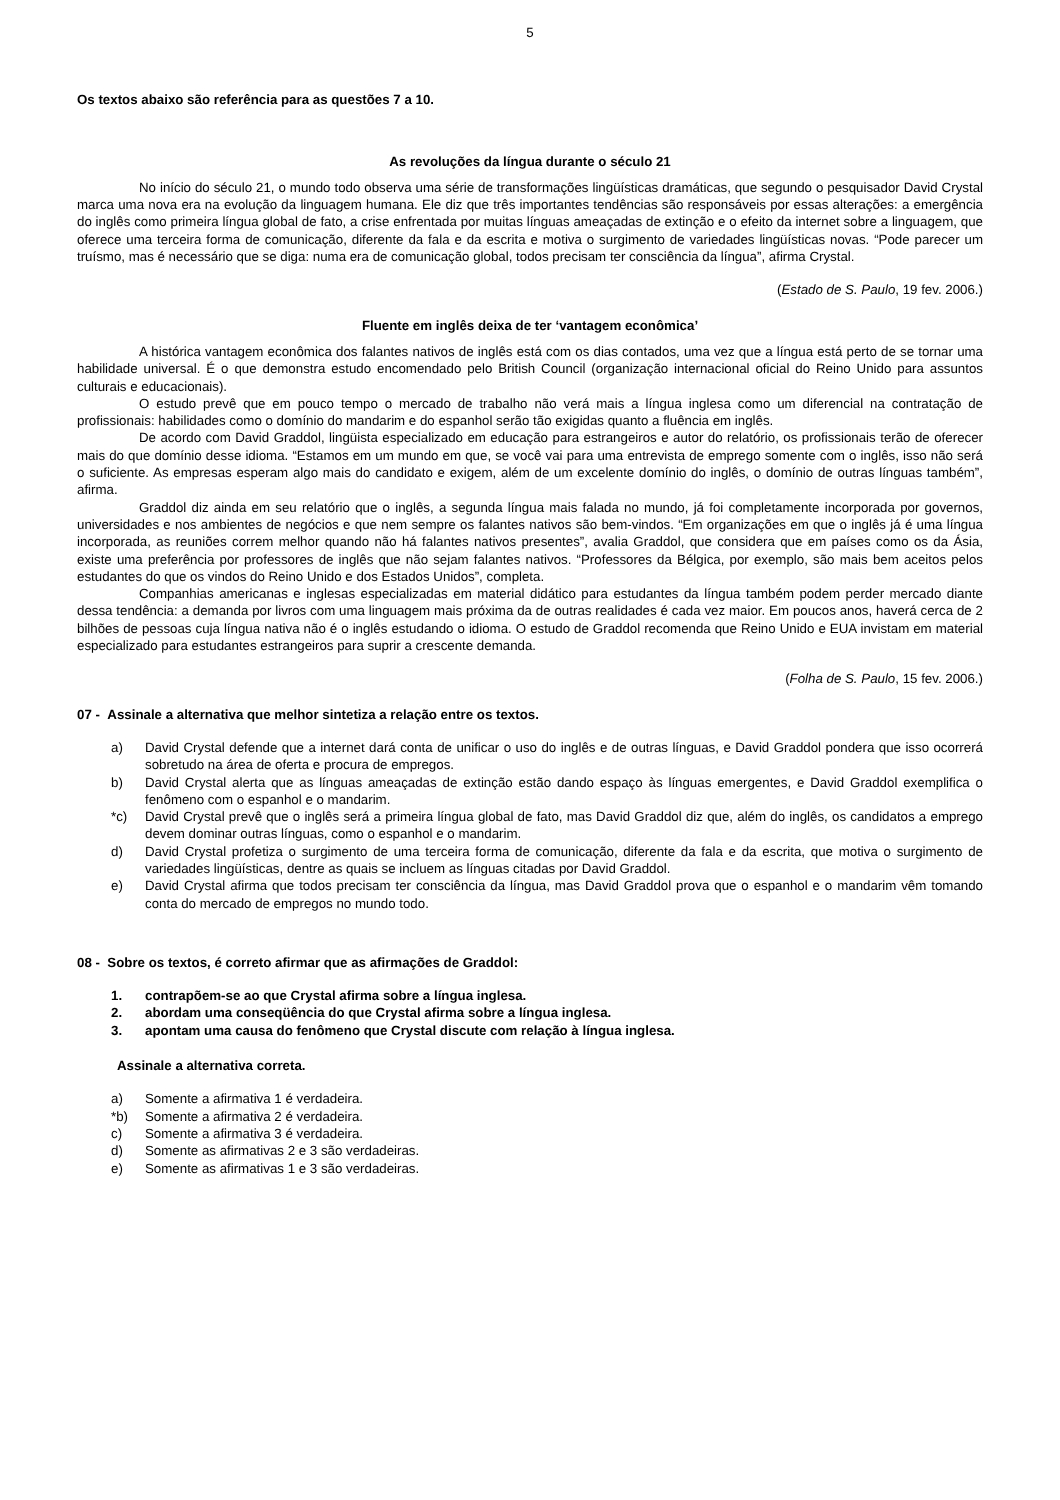5
Os textos abaixo são referência para as questões 7 a 10.
As revoluções da língua durante o século 21
No início do século 21, o mundo todo observa uma série de transformações lingüísticas dramáticas, que segundo o pesquisador David Crystal marca uma nova era na evolução da linguagem humana. Ele diz que três importantes tendências são responsáveis por essas alterações: a emergência do inglês como primeira língua global de fato, a crise enfrentada por muitas línguas ameaçadas de extinção e o efeito da internet sobre a linguagem, que oferece uma terceira forma de comunicação, diferente da fala e da escrita e motiva o surgimento de variedades lingüísticas novas. “Pode parecer um truísmo, mas é necessário que se diga: numa era de comunicação global, todos precisam ter consciência da língua”, afirma Crystal.
(Estado de S. Paulo, 19 fev. 2006.)
Fluente em inglês deixa de ter ‘vantagem econômica’
A histórica vantagem econômica dos falantes nativos de inglês está com os dias contados, uma vez que a língua está perto de se tornar uma habilidade universal. É o que demonstra estudo encomendado pelo British Council (organização internacional oficial do Reino Unido para assuntos culturais e educacionais).
O estudo prevê que em pouco tempo o mercado de trabalho não verá mais a língua inglesa como um diferencial na contratação de profissionais: habilidades como o domínio do mandarim e do espanhol serão tão exigidas quanto a fluência em inglês.
De acordo com David Graddol, lingüista especializado em educação para estrangeiros e autor do relatório, os profissionais terão de oferecer mais do que domínio desse idioma. “Estamos em um mundo em que, se você vai para uma entrevista de emprego somente com o inglês, isso não será o suficiente. As empresas esperam algo mais do candidato e exigem, além de um excelente domínio do inglês, o domínio de outras línguas também”, afirma.
Graddol diz ainda em seu relatório que o inglês, a segunda língua mais falada no mundo, já foi completamente incorporada por governos, universidades e nos ambientes de negócios e que nem sempre os falantes nativos são bem-vindos. “Em organizações em que o inglês já é uma língua incorporada, as reuniões correm melhor quando não há falantes nativos presentes”, avalia Graddol, que considera que em países como os da Ásia, existe uma preferência por professores de inglês que não sejam falantes nativos. “Professores da Bélgica, por exemplo, são mais bem aceitos pelos estudantes do que os vindos do Reino Unido e dos Estados Unidos”, completa.
Companhias americanas e inglesas especializadas em material didático para estudantes da língua também podem perder mercado diante dessa tendência: a demanda por livros com uma linguagem mais próxima da de outras realidades é cada vez maior. Em poucos anos, haverá cerca de 2 bilhões de pessoas cuja língua nativa não é o inglês estudando o idioma. O estudo de Graddol recomenda que Reino Unido e EUA invistam em material especializado para estudantes estrangeiros para suprir a crescente demanda.
(Folha de S. Paulo, 15 fev. 2006.)
07 - Assinale a alternativa que melhor sintetiza a relação entre os textos.
a) David Crystal defende que a internet dará conta de unificar o uso do inglês e de outras línguas, e David Graddol pondera que isso ocorrerá sobretudo na área de oferta e procura de empregos.
b) David Crystal alerta que as línguas ameaçadas de extinção estão dando espaço às línguas emergentes, e David Graddol exemplifica o fenômeno com o espanhol e o mandarim.
*c) David Crystal prevê que o inglês será a primeira língua global de fato, mas David Graddol diz que, além do inglês, os candidatos a emprego devem dominar outras línguas, como o espanhol e o mandarim.
d) David Crystal profetiza o surgimento de uma terceira forma de comunicação, diferente da fala e da escrita, que motiva o surgimento de variedades lingüísticas, dentre as quais se incluem as línguas citadas por David Graddol.
e) David Crystal afirma que todos precisam ter consciência da língua, mas David Graddol prova que o espanhol e o mandarim vêm tomando conta do mercado de empregos no mundo todo.
08 - Sobre os textos, é correto afirmar que as afirmações de Graddol:
1. contrapõem-se ao que Crystal afirma sobre a língua inglesa.
2. abordam uma conseqüência do que Crystal afirma sobre a língua inglesa.
3. apontam uma causa do fenômeno que Crystal discute com relação à língua inglesa.
Assinale a alternativa correta.
a) Somente a afirmativa 1 é verdadeira.
*b) Somente a afirmativa 2 é verdadeira.
c) Somente a afirmativa 3 é verdadeira.
d) Somente as afirmativas 2 e 3 são verdadeiras.
e) Somente as afirmativas 1 e 3 são verdadeiras.